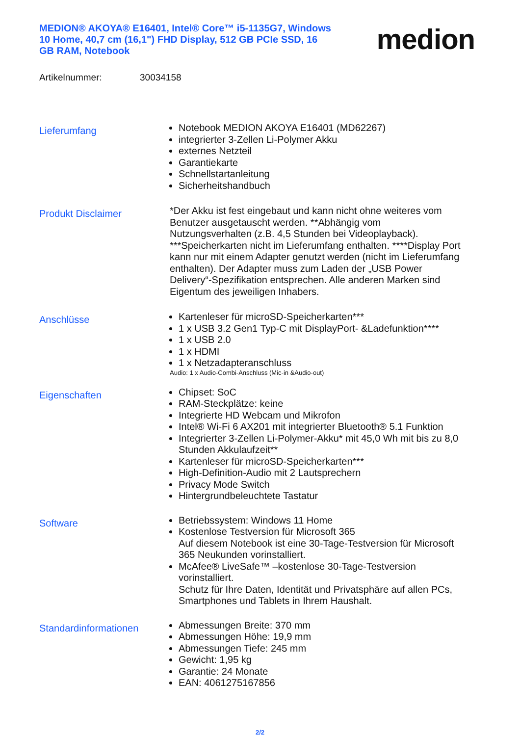MEDION® AKOYA® E16401, Intel® Core™ i5-1135G7, Windows 10 Home, 40,7 cm (16,1") FHD Display, 512 GB PCIe SSD, 16 GB RAM, Notebook
medion
Artikelnummer: 30034158
Lieferumfang
Notebook MEDION AKOYA E16401 (MD62267)
integrierter 3-Zellen Li-Polymer Akku
externes Netzteil
Garantiekarte
Schnellstartanleitung
Sicherheitshandbuch
Produkt Disclaimer
*Der Akku ist fest eingebaut und kann nicht ohne weiteres vom Benutzer ausgetauscht werden. **Abhängig vom Nutzungsverhalten (z.B. 4,5 Stunden bei Videoplayback). ***Speicherkarten nicht im Lieferumfang enthalten. ****Display Port kann nur mit einem Adapter genutzt werden (nicht im Lieferumfang enthalten). Der Adapter muss zum Laden der „USB Power Delivery“-Spezifikation entsprechen. Alle anderen Marken sind Eigentum des jeweiligen Inhabers.
Anschlüsse
Kartenleser für microSD-Speicherkarten***
1 x USB 3.2 Gen1 Typ-C mit DisplayPort- &Ladefunktion****
1 x USB 2.0
1 x HDMI
1 x Netzadapteranschluss
Audio: 1 x Audio-Combi-Anschluss (Mic-in &Audio-out)
Eigenschaften
Chipset: SoC
RAM-Steckplätze: keine
Integrierte HD Webcam und Mikrofon
Intel® Wi-Fi 6 AX201 mit integrierter Bluetooth® 5.1 Funktion
Integrierter 3-Zellen Li-Polymer-Akku* mit 45,0 Wh mit bis zu 8,0 Stunden Akkulaufzeit**
Kartenleser für microSD-Speicherkarten***
High-Definition-Audio mit 2 Lautsprechern
Privacy Mode Switch
Hintergrundbeleuchtete Tastatur
Software
Betriebssystem: Windows 11 Home
Kostenlose Testversion für Microsoft 365
Auf diesem Notebook ist eine 30-Tage-Testversion für Microsoft 365 Neukunden vorinstalliert.
McAfee® LiveSafe™ –kostenlose 30-Tage-Testversion vorinstalliert.
Schutz für Ihre Daten, Identität und Privatsphäre auf allen PCs, Smartphones und Tablets in Ihrem Haushalt.
Standardinformationen
Abmessungen Breite: 370 mm
Abmessungen Höhe: 19,9 mm
Abmessungen Tiefe: 245 mm
Gewicht: 1,95 kg
Garantie: 24 Monate
EAN: 4061275167856
2/2